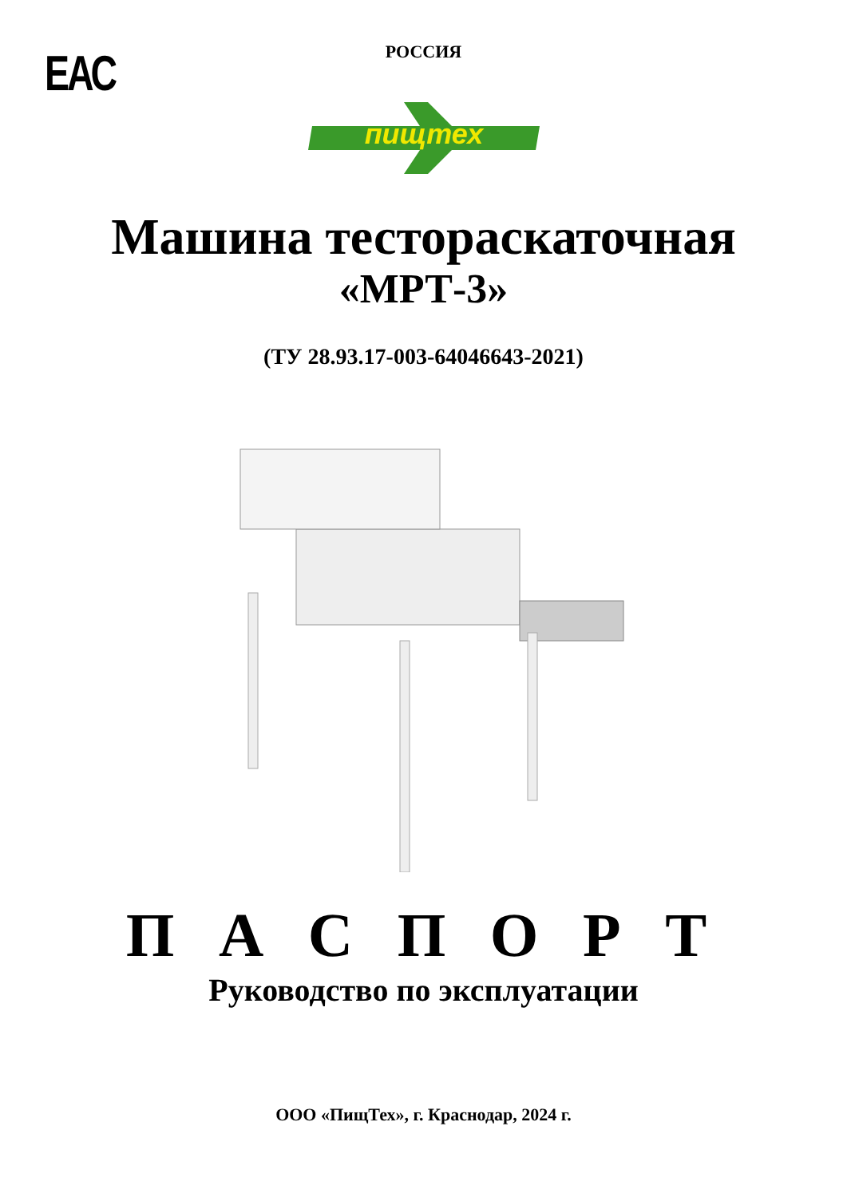ЕАС
РОССИЯ
пищтех
Машина тестораскаточная
«МРТ-3»
(ТУ 28.93.17-003-64046643-2021)
П А С П О Р Т
Руководство по эксплуатации
ООО «ПищТех», г. Краснодар, 2024 г.